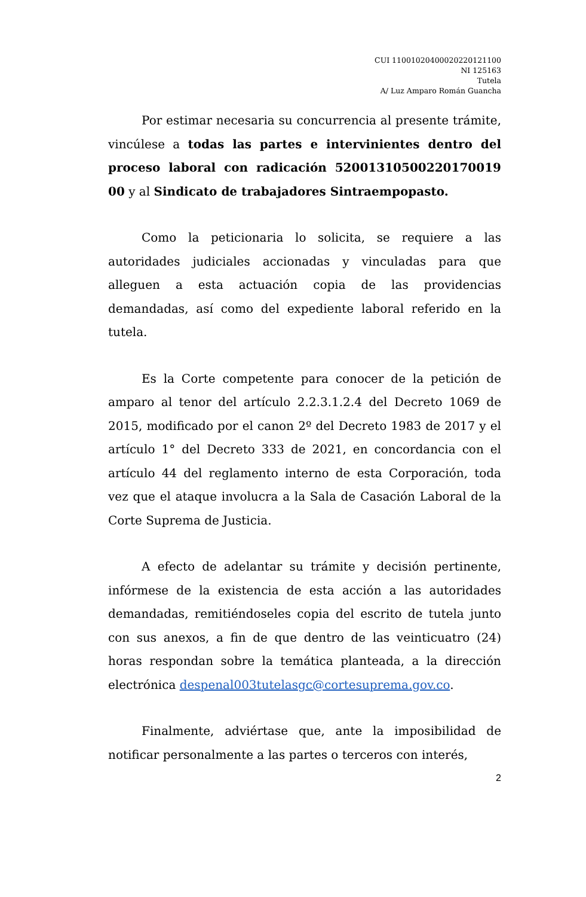CUI 11001020400020220121100
NI 125163
Tutela
A/ Luz Amparo Román Guancha
Por estimar necesaria su concurrencia al presente trámite, vincúlese a todas las partes e intervinientes dentro del proceso laboral con radicación 52001310500220170019​00 y al Sindicato de trabajadores Sintraempopasto.
Como la peticionaria lo solicita, se requiere a las autoridades judiciales accionadas y vinculadas para que alleguen a esta actuación copia de las providencias demandadas, así como del expediente laboral referido en la tutela.
Es la Corte competente para conocer de la petición de amparo al tenor del artículo 2.2.3.1.2.4 del Decreto 1069 de 2015, modificado por el canon 2º del Decreto 1983 de 2017 y el artículo 1° del Decreto 333 de 2021, en concordancia con el artículo 44 del reglamento interno de esta Corporación, toda vez que el ataque involucra a la Sala de Casación Laboral de la Corte Suprema de Justicia.
A efecto de adelantar su trámite y decisión pertinente, infórmese de la existencia de esta acción a las autoridades demandadas, remitiéndoseles copia del escrito de tutela junto con sus anexos, a fin de que dentro de las veinticuatro (24) horas respondan sobre la temática planteada, a la dirección electrónica despenal003tutelasgc@cortesuprema.gov.co.
Finalmente, adviértase que, ante la imposibilidad de notificar personalmente a las partes o terceros con interés,
2